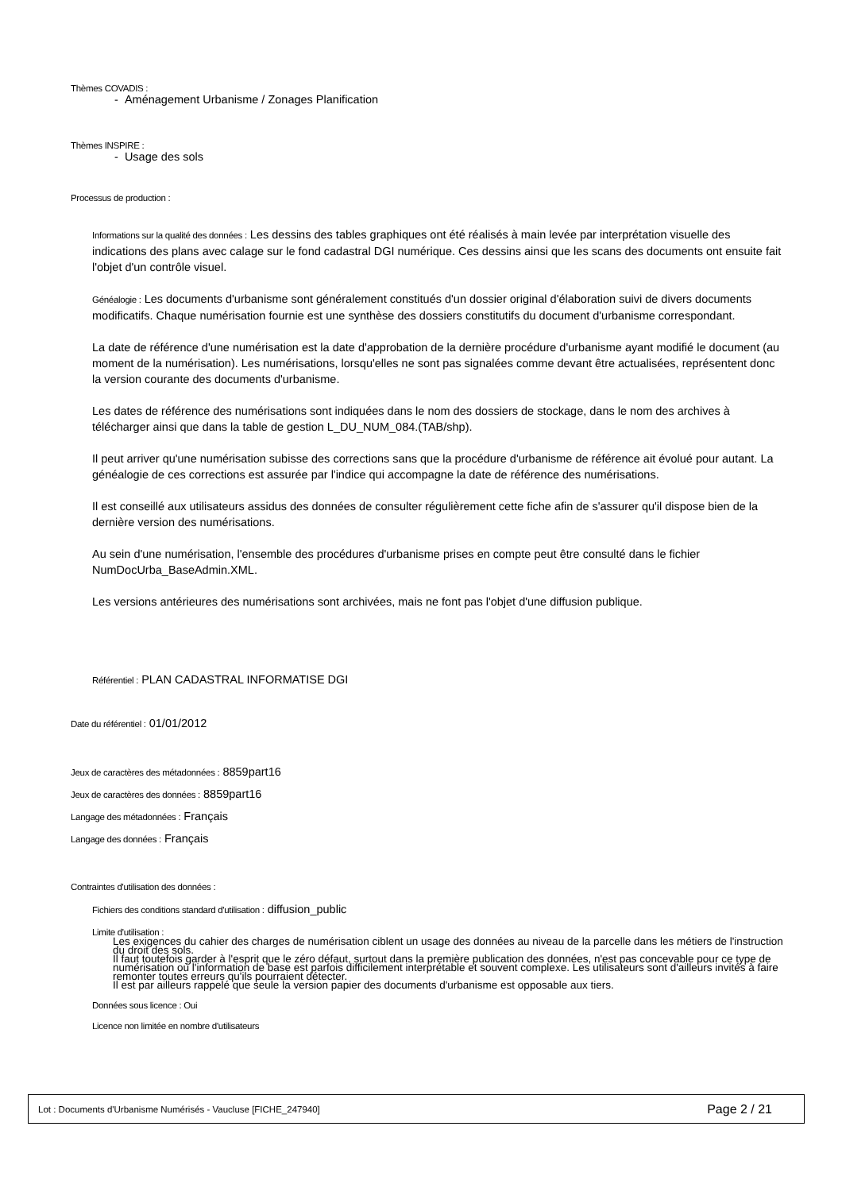Thèmes COVADIS :
- Aménagement Urbanisme / Zonages Planification
Thèmes INSPIRE :
- Usage des sols
Processus de production :
Informations sur la qualité des données : Les dessins des tables graphiques ont été réalisés à main levée par interprétation visuelle des indications des plans avec calage sur le fond cadastral DGI numérique. Ces dessins ainsi que les scans des documents ont ensuite fait l'objet d'un contrôle visuel.
Généalogie : Les documents d'urbanisme sont généralement constitués d'un dossier original d'élaboration suivi de divers documents modificatifs. Chaque numérisation fournie est une synthèse des dossiers constitutifs du document d'urbanisme correspondant.
La date de référence d'une numérisation est la date d'approbation de la dernière procédure d'urbanisme ayant modifié le document (au moment de la numérisation). Les numérisations, lorsqu'elles ne sont pas signalées comme devant être actualisées, représentent donc la version courante des documents d'urbanisme.
Les dates de référence des numérisations sont indiquées dans le nom des dossiers de stockage, dans le nom des archives à télécharger ainsi que dans la table de gestion L_DU_NUM_084.(TAB/shp).
Il peut arriver qu'une numérisation subisse des corrections sans que la procédure d'urbanisme de référence ait évolué pour autant. La généalogie de ces corrections est assurée par l'indice qui accompagne la date de référence des numérisations.
Il est conseillé aux utilisateurs assidus des données de consulter régulièrement cette fiche afin de s'assurer qu'il dispose bien de la dernière version des numérisations.
Au sein d'une numérisation, l'ensemble des procédures d'urbanisme prises en compte peut être consulté dans le fichier NumDocUrba_BaseAdmin.XML.
Les versions antérieures des numérisations sont archivées, mais ne font pas l'objet d'une diffusion publique.
Référentiel : PLAN CADASTRAL INFORMATISE DGI
Date du référentiel : 01/01/2012
Jeux de caractères des métadonnées : 8859part16
Jeux de caractères des données : 8859part16
Langage des métadonnées : Français
Langage des données : Français
Contraintes d'utilisation des données :
Fichiers des conditions standard d'utilisation : diffusion_public
Limite d'utilisation :
Les exigences du cahier des charges de numérisation ciblent un usage des données au niveau de la parcelle dans les métiers de l'instruction du droit des sols.
Il faut toutefois garder à l'esprit que le zéro défaut, surtout dans la première publication des données, n'est pas concevable pour ce type de numérisation où l'information de base est parfois difficilement interprétable et souvent complexe. Les utilisateurs sont d'ailleurs invités à faire remonter toutes erreurs qu'ils pourraient détecter.
Il est par ailleurs rappelé que seule la version papier des documents d'urbanisme est opposable aux tiers.
Données sous licence : Oui
Licence non limitée en nombre d'utilisateurs
Lot : Documents d'Urbanisme Numérisés - Vaucluse [FICHE_247940] Page 2 / 21